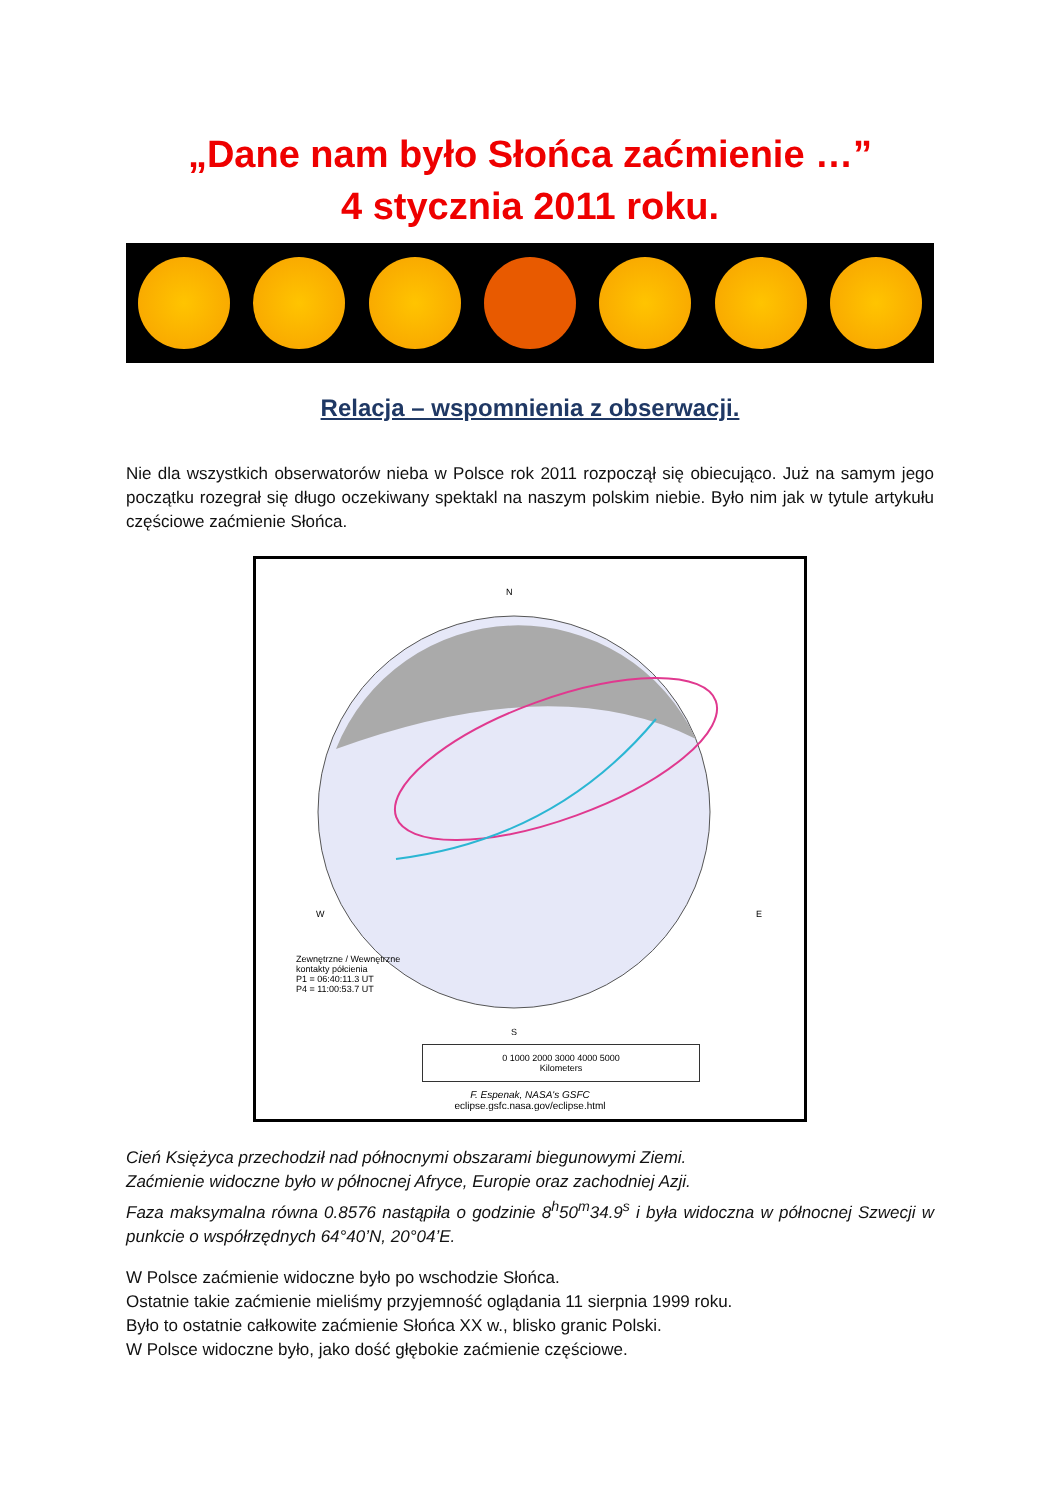„Dane nam było Słońca zaćmienie …”
4 stycznia 2011 roku.
Relacja – wspomnienia z obserwacji.
Nie dla wszystkich obserwatorów nieba w Polsce rok 2011 rozpoczął się obiecująco. Już na samym jego początku rozegrał się długo oczekiwany spektakl na naszym polskim niebie. Było nim jak w tytule artykułu częściowe zaćmienie Słońca.
N
W E
S
Zewnętrzne / Wewnętrzne
kontakty półcienia
P1 = 06:40:11.3 UT
P4 = 11:00:53.7 UT
0 1000 2000 3000 4000 5000
Kilometers
F. Espenak, NASA's GSFC
eclipse.gsfc.nasa.gov/eclipse.html
Cień Księżyca przechodził nad północnymi obszarami biegunowymi Ziemi.
Zaćmienie widoczne było w północnej Afryce, Europie oraz zachodniej Azji.
Faza maksymalna równa 0.8576 nastąpiła o godzinie 8<sup>h</sup>50<sup>m</sup>34.9<sup>s</sup> i była widoczna w północnej Szwecji w punkcie o współrzędnych 64°40’N, 20°04’E.
W Polsce zaćmienie widoczne było po wschodzie Słońca.
Ostatnie takie zaćmienie mieliśmy przyjemność oglądania 11 sierpnia 1999 roku.
Było to ostatnie całkowite zaćmienie Słońca XX w., blisko granic Polski.
W Polsce widoczne było, jako dość głębokie zaćmienie częściowe.